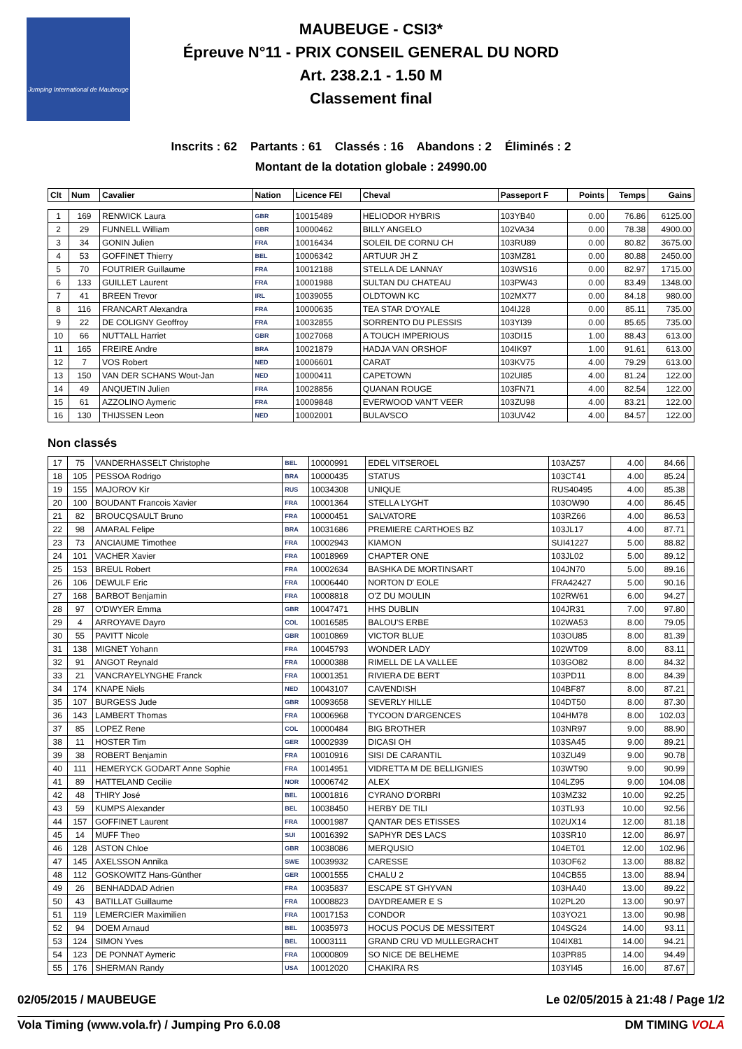Jumping International de Maubeuge
MAUBEUGE - CSI3*
Épreuve N°11 - PRIX CONSEIL GENERAL DU NORD
Art. 238.2.1 - 1.50 M
Classement final
Inscrits : 62 Partants : 61 Classés : 16 Abandons : 2 Éliminés : 2
Montant de la dotation globale : 24990.00
| Clt | Num | Cavalier | Nation | Licence FEI | Cheval | Passeport F | Points | Temps | Gains |
| --- | --- | --- | --- | --- | --- | --- | --- | --- | --- |
| 1 | 169 | RENWICK Laura | GBR | 10015489 | HELIODOR HYBRIS | 103YB40 | 0.00 | 76.86 | 6125.00 |
| 2 | 29 | FUNNELL William | GBR | 10000462 | BILLY ANGELO | 102VA34 | 0.00 | 78.38 | 4900.00 |
| 3 | 34 | GONIN Julien | FRA | 10016434 | SOLEIL DE CORNU CH | 103RU89 | 0.00 | 80.82 | 3675.00 |
| 4 | 53 | GOFFINET Thierry | BEL | 10006342 | ARTUUR JH Z | 103MZ81 | 0.00 | 80.88 | 2450.00 |
| 5 | 70 | FOUTRIER Guillaume | FRA | 10012188 | STELLA DE LANNAY | 103WS16 | 0.00 | 82.97 | 1715.00 |
| 6 | 133 | GUILLET Laurent | FRA | 10001988 | SULTAN DU CHATEAU | 103PW43 | 0.00 | 83.49 | 1348.00 |
| 7 | 41 | BREEN Trevor | IRL | 10039055 | OLDTOWN KC | 102MX77 | 0.00 | 84.18 | 980.00 |
| 8 | 116 | FRANCART Alexandra | FRA | 10000635 | TEA STAR D'OYALE | 104IJ28 | 0.00 | 85.11 | 735.00 |
| 9 | 22 | DE COLIGNY Geoffroy | FRA | 10032855 | SORRENTO DU PLESSIS | 103YI39 | 0.00 | 85.65 | 735.00 |
| 10 | 66 | NUTTALL Harriet | GBR | 10027068 | A TOUCH IMPERIOUS | 103DI15 | 1.00 | 88.43 | 613.00 |
| 11 | 165 | FREIRE Andre | BRA | 10021879 | HADJA VAN ORSHOF | 104IK97 | 1.00 | 91.61 | 613.00 |
| 12 | 7 | VOS Robert | NED | 10006601 | CARAT | 103KV75 | 4.00 | 79.29 | 613.00 |
| 13 | 150 | VAN DER SCHANS Wout-Jan | NED | 10000411 | CAPETOWN | 102UI85 | 4.00 | 81.24 | 122.00 |
| 14 | 49 | ANQUETIN Julien | FRA | 10028856 | QUANAN ROUGE | 103FN71 | 4.00 | 82.54 | 122.00 |
| 15 | 61 | AZZOLINO Aymeric | FRA | 10009848 | EVERWOOD VAN'T VEER | 103ZU98 | 4.00 | 83.21 | 122.00 |
| 16 | 130 | THIJSSEN Leon | NED | 10002001 | BULAVSCO | 103UV42 | 4.00 | 84.57 | 122.00 |
Non classés
| 17 | 75 | VANDERHASSELT Christophe | BEL | 10000991 | EDEL VITSEROEL | 103AZ57 | 4.00 | 84.66 | |
| 18 | 105 | PESSOA Rodrigo | BRA | 10000435 | STATUS | 103CT41 | 4.00 | 85.24 | |
| 19 | 155 | MAJOROV Kir | RUS | 10034308 | UNIQUE | RUS40495 | 4.00 | 85.38 | |
| 20 | 100 | BOUDANT Francois Xavier | FRA | 10001364 | STELLA LYGHT | 103OW90 | 4.00 | 86.45 | |
| 21 | 82 | BROUCQSAULT Bruno | FRA | 10000451 | SALVATORE | 103RZ66 | 4.00 | 86.53 | |
| 22 | 98 | AMARAL Felipe | BRA | 10031686 | PREMIERE CARTHOES BZ | 103JL17 | 4.00 | 87.71 | |
| 23 | 73 | ANCIAUME Timothee | FRA | 10002943 | KIAMON | SUI41227 | 5.00 | 88.82 | |
| 24 | 101 | VACHER Xavier | FRA | 10018969 | CHAPTER ONE | 103JL02 | 5.00 | 89.12 | |
| 25 | 153 | BREUL Robert | FRA | 10002634 | BASHKA DE MORTINSART | 104JN70 | 5.00 | 89.16 | |
| 26 | 106 | DEWULF Eric | FRA | 10006440 | NORTON D' EOLE | FRA42427 | 5.00 | 90.16 | |
| 27 | 168 | BARBOT Benjamin | FRA | 10008818 | O'Z DU MOULIN | 102RW61 | 6.00 | 94.27 | |
| 28 | 97 | O'DWYER Emma | GBR | 10047471 | HHS DUBLIN | 104JR31 | 7.00 | 97.80 | |
| 29 | 4 | ARROYAVE Dayro | COL | 10016585 | BALOU'S ERBE | 102WA53 | 8.00 | 79.05 | |
| 30 | 55 | PAVITT Nicole | GBR | 10010869 | VICTOR BLUE | 103OU85 | 8.00 | 81.39 | |
| 31 | 138 | MIGNET Yohann | FRA | 10045793 | WONDER LADY | 102WT09 | 8.00 | 83.11 | |
| 32 | 91 | ANGOT Reynald | FRA | 10000388 | RIMELL DE LA VALLEE | 103GO82 | 8.00 | 84.32 | |
| 33 | 21 | VANCRAYELYNGHE Franck | FRA | 10001351 | RIVIERA DE BERT | 103PD11 | 8.00 | 84.39 | |
| 34 | 174 | KNAPE Niels | NED | 10043107 | CAVENDISH | 104BF87 | 8.00 | 87.21 | |
| 35 | 107 | BURGESS Jude | GBR | 10093658 | SEVERLY HILLE | 104DT50 | 8.00 | 87.30 | |
| 36 | 143 | LAMBERT Thomas | FRA | 10006968 | TYCOON D'ARGENCES | 104HM78 | 8.00 | 102.03 | |
| 37 | 85 | LOPEZ Rene | COL | 10000484 | BIG BROTHER | 103NR97 | 9.00 | 88.90 | |
| 38 | 11 | HOSTER Tim | GER | 10002939 | DICASI OH | 103SA45 | 9.00 | 89.21 | |
| 39 | 38 | ROBERT Benjamin | FRA | 10010916 | SISI DE CARANTIL | 103ZU49 | 9.00 | 90.78 | |
| 40 | 111 | HEMERYCK GODART Anne Sophie | FRA | 10014951 | VIDRETTA M DE BELLIGNIES | 103WT90 | 9.00 | 90.99 | |
| 41 | 89 | HATTELAND Cecilie | NOR | 10006742 | ALEX | 104LZ95 | 9.00 | 104.08 | |
| 42 | 48 | THIRY José | BEL | 10001816 | CYRANO D'ORBRI | 103MZ32 | 10.00 | 92.25 | |
| 43 | 59 | KUMPS Alexander | BEL | 10038450 | HERBY DE TILI | 103TL93 | 10.00 | 92.56 | |
| 44 | 157 | GOFFINET Laurent | FRA | 10001987 | QANTAR DES ETISSES | 102UX14 | 12.00 | 81.18 | |
| 45 | 14 | MUFF Theo | SUI | 10016392 | SAPHYR DES LACS | 103SR10 | 12.00 | 86.97 | |
| 46 | 128 | ASTON Chloe | GBR | 10038086 | MERQUSIO | 104ET01 | 12.00 | 102.96 | |
| 47 | 145 | AXELSSON Annika | SWE | 10039932 | CARESSE | 103OF62 | 13.00 | 88.82 | |
| 48 | 112 | GOSKOWITZ Hans-Günther | GER | 10001555 | CHALU 2 | 104CB55 | 13.00 | 88.94 | |
| 49 | 26 | BENHADDAD Adrien | FRA | 10035837 | ESCAPE ST GHYVAN | 103HA40 | 13.00 | 89.22 | |
| 50 | 43 | BATILLAT Guillaume | FRA | 10008823 | DAYDREAMER E S | 102PL20 | 13.00 | 90.97 | |
| 51 | 119 | LEMERCIER Maximilien | FRA | 10017153 | CONDOR | 103YO21 | 13.00 | 90.98 | |
| 52 | 94 | DOEM Arnaud | BEL | 10035973 | HOCUS POCUS DE MESSITERT | 104SG24 | 14.00 | 93.11 | |
| 53 | 124 | SIMON Yves | BEL | 10003111 | GRAND CRU VD MULLEGRACHT | 104IX81 | 14.00 | 94.21 | |
| 54 | 123 | DE PONNAT Aymeric | FRA | 10000809 | SO NICE DE BELHEME | 103PR85 | 14.00 | 94.49 | |
| 55 | 176 | SHERMAN Randy | USA | 10012020 | CHAKIRA RS | 103YI45 | 16.00 | 87.67 | |
02/05/2015 / MAUBEUGE Le 02/05/2015 à 21:48 / Page 1/2
Vola Timing (www.vola.fr) / Jumping Pro 6.0.08 DM TIMING VOLA